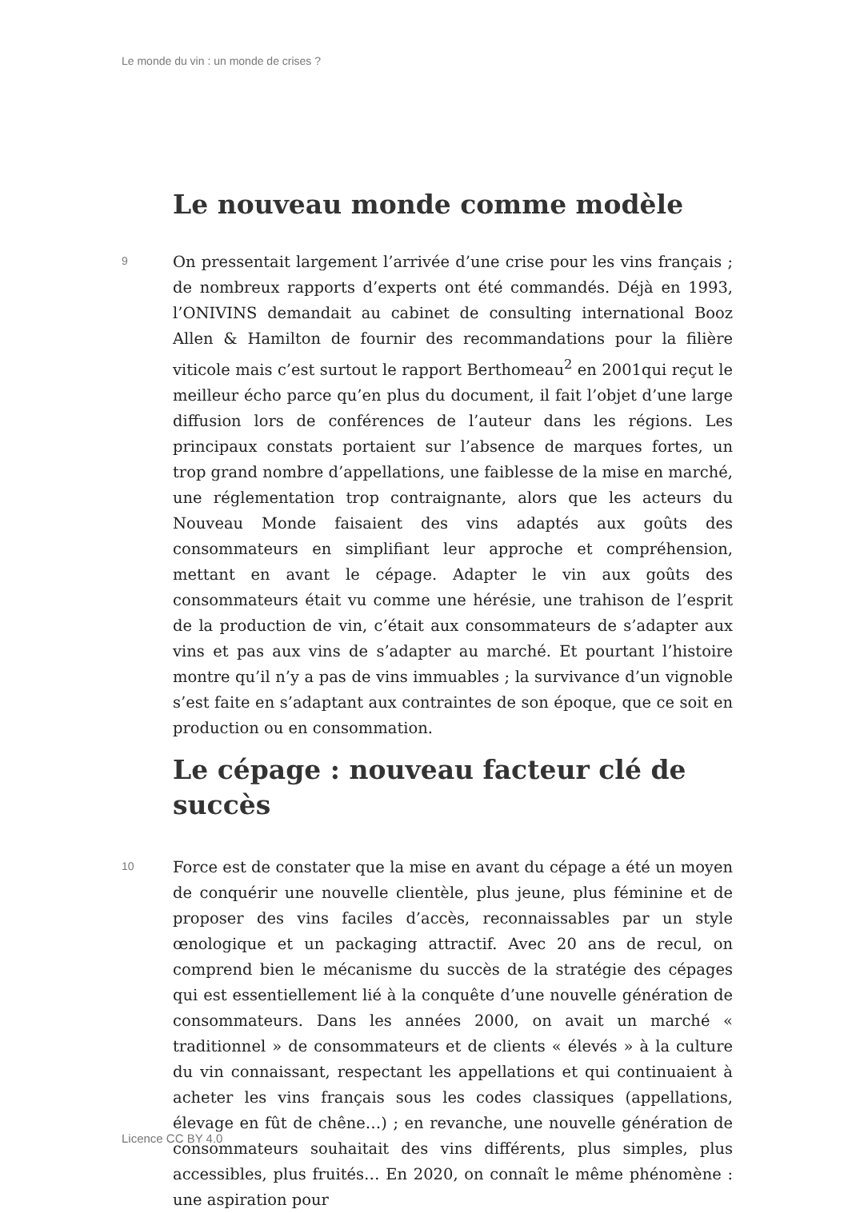Le monde du vin : un monde de crises ?
Le nouveau monde comme modèle
9
On pressentait largement l’arrivée d’une crise pour les vins français ; de nombreux rapports d’experts ont été commandés. Déjà en 1993, l’ONIVINS demandait au cabinet de consulting international Booz Allen & Hamilton de fournir des recommandations pour la filière viticole mais c’est surtout le rapport Berthomeau<sup>2</sup> en 2001qui reçut le meilleur écho parce qu’en plus du document, il fait l’objet d’une large diffusion lors de conférences de l’auteur dans les régions. Les principaux constats portaient sur l’absence de marques fortes, un trop grand nombre d’appellations, une faiblesse de la mise en marché, une réglementation trop contraignante, alors que les acteurs du Nouveau Monde faisaient des vins adaptés aux goûts des consommateurs en simplifiant leur approche et compréhension, mettant en avant le cépage. Adapter le vin aux goûts des consommateurs était vu comme une hérésie, une trahison de l’esprit de la production de vin, c’était aux consommateurs de s’adapter aux vins et pas aux vins de s’adapter au marché. Et pourtant l’histoire montre qu’il n’y a pas de vins immuables ; la survivance d’un vignoble s’est faite en s’adaptant aux contraintes de son époque, que ce soit en production ou en consommation.
Le cépage : nouveau facteur clé de succès
10
Force est de constater que la mise en avant du cépage a été un moyen de conquérir une nouvelle clientèle, plus jeune, plus féminine et de proposer des vins faciles d’accès, reconnaissables par un style œnologique et un packaging attractif. Avec 20 ans de recul, on comprend bien le mécanisme du succès de la stratégie des cépages qui est essentiellement lié à la conquête d’une nouvelle génération de consommateurs. Dans les années 2000, on avait un marché « traditionnel » de consommateurs et de clients « élevés » à la culture du vin connaissant, respectant les appellations et qui continuaient à acheter les vins français sous les codes classiques (appellations, élevage en fût de chêne…) ; en revanche, une nouvelle génération de consommateurs souhaitait des vins différents, plus simples, plus accessibles, plus fruités… En 2020, on connaît le même phénomène : une aspiration pour
Licence CC BY 4.0